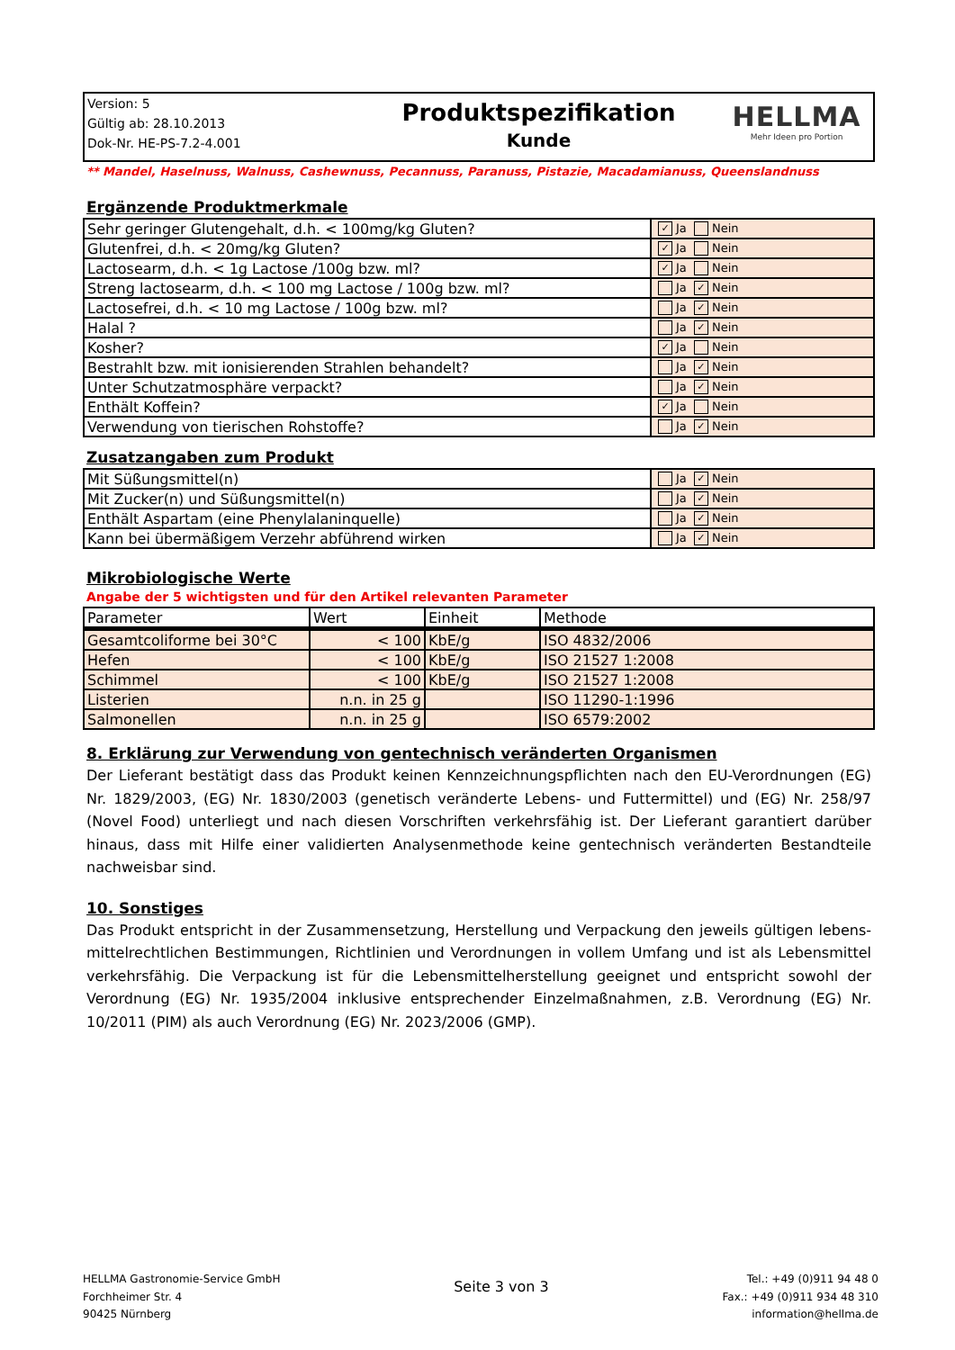Version: 5
Gültig ab: 28.10.2013
Dok-Nr. HE-PS-7.2-4.001
Produktspezifikation
Kunde
HELLMA
Mehr Ideen pro Portion
** Mandel, Haselnuss, Walnuss, Cashewnuss, Pecannuss, Paranuss, Pistazie, Macadamianuss, Queenslandnuss
Ergänzende Produktmerkmale
| Sehr geringer Glutengehalt, d.h. < 100mg/kg Gluten? | ✓ Ja Nein |
| Glutenfrei, d.h. < 20mg/kg Gluten? | ✓ Ja Nein |
| Lactosearm, d.h. < 1g Lactose /100g bzw. ml? | ✓ Ja Nein |
| Streng lactosearm, d.h. < 100 mg Lactose / 100g bzw. ml? | Ja ✓ Nein |
| Lactosefrei, d.h. < 10 mg Lactose / 100g bzw. ml? | Ja ✓ Nein |
| Halal ? | Ja ✓ Nein |
| Kosher? | ✓ Ja Nein |
| Bestrahlt bzw. mit ionisierenden Strahlen behandelt? | Ja ✓ Nein |
| Unter Schutzatmosphäre verpackt? | Ja ✓ Nein |
| Enthält Koffein? | ✓ Ja Nein |
| Verwendung von tierischen Rohstoffe? | Ja ✓ Nein |
Zusatzangaben zum Produkt
| Mit Süßungsmittel(n) | Ja ✓ Nein |
| Mit Zucker(n) und Süßungsmittel(n) | Ja ✓ Nein |
| Enthält Aspartam (eine Phenylalaninquelle) | Ja ✓ Nein |
| Kann bei übermäßigem Verzehr abführend wirken | Ja ✓ Nein |
Mikrobiologische Werte
Angabe der 5 wichtigsten und für den Artikel relevanten Parameter
| Parameter | Wert | Einheit | Methode |
| --- | --- | --- | --- |
| Gesamtcoliforme bei 30°C | < 100 | KbE/g | ISO 4832/2006 |
| Hefen | < 100 | KbE/g | ISO 21527 1:2008 |
| Schimmel | < 100 | KbE/g | ISO 21527 1:2008 |
| Listerien | n.n. in 25 g | | ISO 11290-1:1996 |
| Salmonellen | n.n. in 25 g | | ISO 6579:2002 |
8. Erklärung zur Verwendung von gentechnisch veränderten Organismen
Der Lieferant bestätigt dass das Produkt keinen Kennzeichnungspflichten nach den EU-Verordnungen (EG) Nr. 1829/2003, (EG) Nr. 1830/2003 (genetisch veränderte Lebens- und Futtermittel) und (EG) Nr. 258/97 (Novel Food) unterliegt und nach diesen Vorschriften verkehrsfähig ist. Der Lieferant garantiert darüber hinaus, dass mit Hilfe einer validierten Analysenmethode keine gentechnisch veränderten Bestandteile nachweisbar sind.
10. Sonstiges
Das Produkt entspricht in der Zusammensetzung, Herstellung und Verpackung den jeweils gültigen lebens-mittelrechtlichen Bestimmungen, Richtlinien und Verordnungen in vollem Umfang und ist als Lebensmittel verkehrsfähig. Die Verpackung ist für die Lebensmittelherstellung geeignet und entspricht sowohl der Verordnung (EG) Nr. 1935/2004 inklusive entsprechender Einzelmaßnahmen, z.B. Verordnung (EG) Nr. 10/2011 (PIM) als auch Verordnung (EG) Nr. 2023/2006 (GMP).
HELLMA Gastronomie-Service GmbH
Forchheimer Str. 4
90425 Nürnberg
Seite 3 von 3
Tel.: +49 (0)911 94 48 0
Fax.: +49 (0)911 934 48 310
information@hellma.de